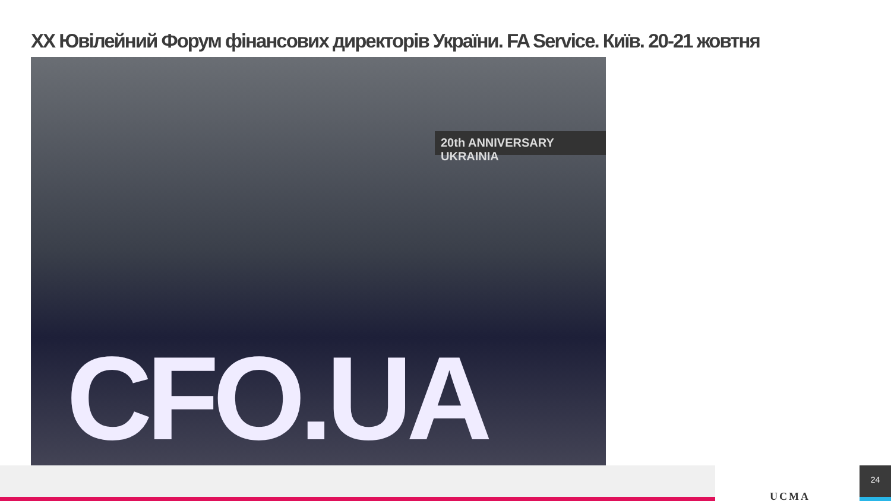XX Ювілейний Форум фінансових директорів України. FA Service. Київ. 20-21 жовтня
20th ANNIVERSARY UKRAINIA
CFO.UA
UCMA
24